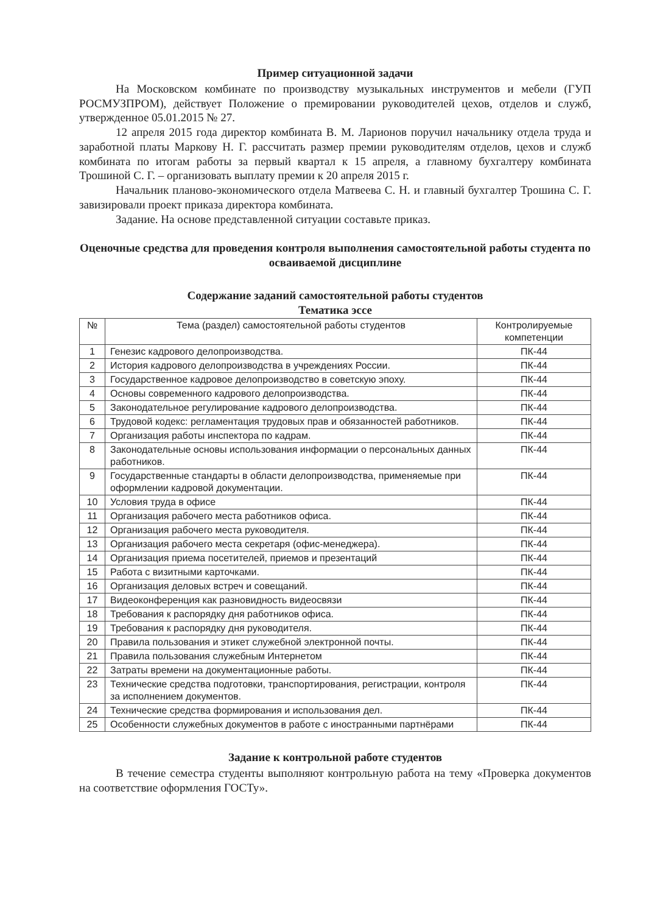Пример ситуационной задачи
На Московском комбинате по производству музыкальных инструментов и мебели (ГУП РОСМУЗПРОМ), действует Положение о премировании руководителей цехов, отделов и служб, утвержденное 05.01.2015 № 27.
12 апреля 2015 года директор комбината В. М. Ларионов поручил начальнику отдела труда и заработной платы Маркову Н. Г. рассчитать размер премии руководителям отделов, цехов и служб комбината по итогам работы за первый квартал к 15 апреля, а главному бухгалтеру комбината Трошиной С. Г. – организовать выплату премии к 20 апреля 2015 г.
Начальник планово-экономического отдела Матвеева С. Н. и главный бухгалтер Трошина С. Г. завизировали проект приказа директора комбината.
Задание. На основе представленной ситуации составьте приказ.
Оценочные средства для проведения контроля выполнения самостоятельной работы студента по осваиваемой дисциплине
Содержание заданий самостоятельной работы студентов
Тематика эссе
| № | Тема (раздел) самостоятельной работы студентов | Контролируемые компетенции |
| --- | --- | --- |
| 1 | Генезис кадрового делопроизводства. | ПК-44 |
| 2 | История кадрового делопроизводства в учреждениях России. | ПК-44 |
| 3 | Государственное кадровое делопроизводство в советскую эпоху. | ПК-44 |
| 4 | Основы современного кадрового делопроизводства. | ПК-44 |
| 5 | Законодательное регулирование кадрового делопроизводства. | ПК-44 |
| 6 | Трудовой кодекс: регламентация трудовых прав и обязанностей работников. | ПК-44 |
| 7 | Организация работы инспектора по кадрам. | ПК-44 |
| 8 | Законодательные основы использования информации о персональных данных работников. | ПК-44 |
| 9 | Государственные стандарты в области делопроизводства, применяемые при оформлении кадровой документации. | ПК-44 |
| 10 | Условия труда в офисе | ПК-44 |
| 11 | Организация рабочего места работников офиса. | ПК-44 |
| 12 | Организация рабочего места руководителя. | ПК-44 |
| 13 | Организация рабочего места секретаря (офис-менеджера). | ПК-44 |
| 14 | Организация приема посетителей, приемов и презентаций | ПК-44 |
| 15 | Работа с визитными карточками. | ПК-44 |
| 16 | Организация деловых встреч и совещаний. | ПК-44 |
| 17 | Видеоконференция как разновидность видеосвязи | ПК-44 |
| 18 | Требования к распорядку дня работников офиса. | ПК-44 |
| 19 | Требования к распорядку дня руководителя. | ПК-44 |
| 20 | Правила пользования и этикет служебной электронной почты. | ПК-44 |
| 21 | Правила пользования служебным Интернетом | ПК-44 |
| 22 | Затраты времени на документационные работы. | ПК-44 |
| 23 | Технические средства подготовки, транспортирования, регистрации, контроля за исполнением документов. | ПК-44 |
| 24 | Технические средства формирования и использования дел. | ПК-44 |
| 25 | Особенности служебных документов в работе с иностранными партнёрами | ПК-44 |
Задание к контрольной работе студентов
В течение семестра студенты выполняют контрольную работа на тему «Проверка документов на соответствие оформления ГОСТу».